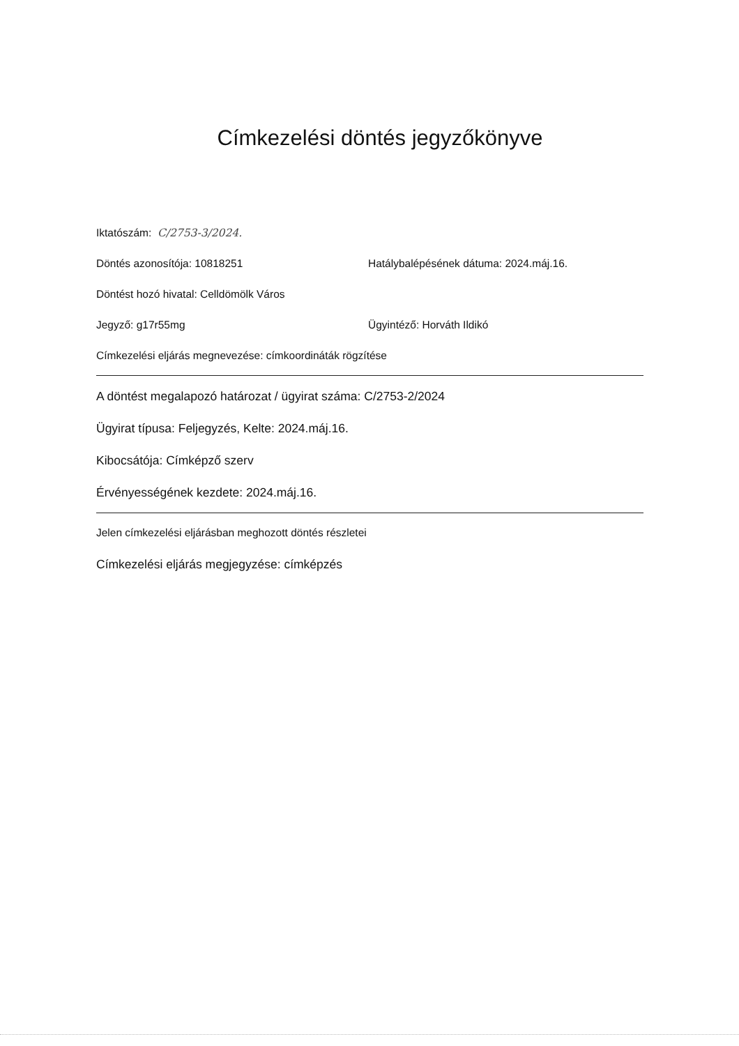Címkezelési döntés jegyzőkönyve
Iktatószám: C/2753-3/2024.
Döntés azonosítója: 10818251 Hatálybalépésének dátuma: 2024.máj.16.
Döntést hozó hivatal: Celldömölk Város
Jegyző: g17r55mg Ügyintéző: Horváth Ildikó
Címkezelési eljárás megnevezése: címkoordináták rögzítése
A döntést megalapozó határozat / ügyirat száma: C/2753-2/2024
Ügyirat típusa: Feljegyzés, Kelte: 2024.máj.16.
Kibocsátója: Címképző szerv
Érvényességének kezdete: 2024.máj.16.
Jelen címkezelési eljárásban meghozott döntés részletei
Címkezelési eljárás megjegyzése: címképzés